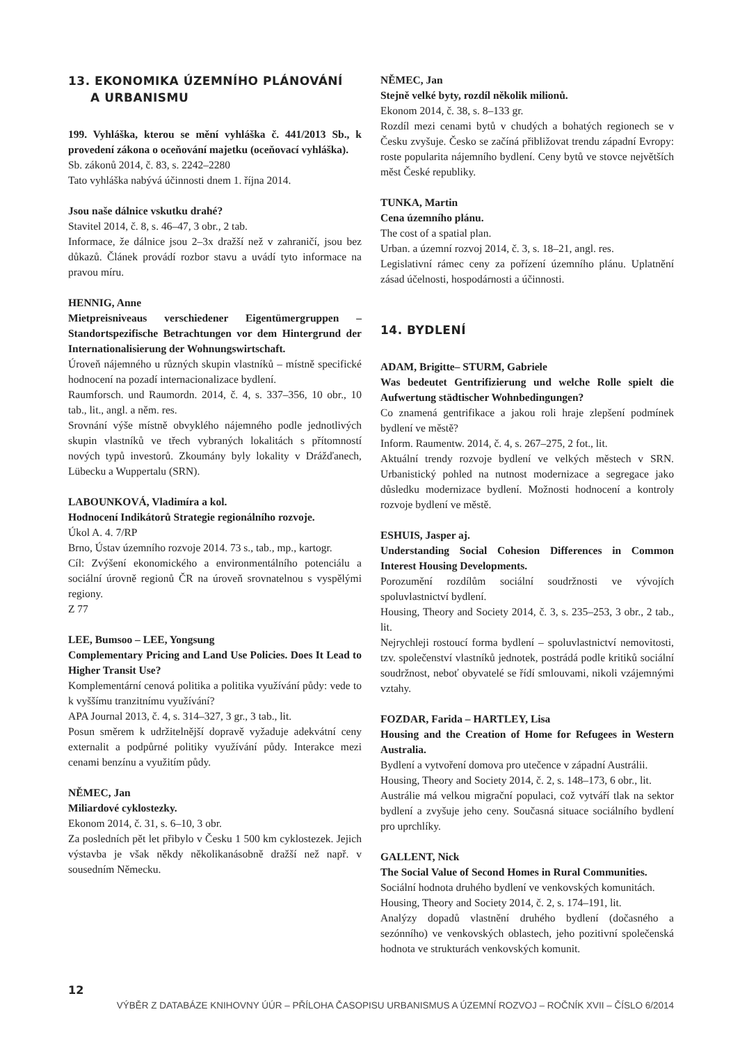13. EKONOMIKA ÚZEMNÍHO PLÁNOVÁNÍ
A URBANISMU
199. Vyhláška, kterou se mění vyhláška č. 441/2013 Sb., k provedení zákona o oceňování majetku (oceňovací vyhláška).
Sb. zákonů 2014, č. 83, s. 2242–2280
Tato vyhláška nabývá účinnosti dnem 1. října 2014.
Jsou naše dálnice vskutku drahé?
Stavitel 2014, č. 8, s. 46–47, 3 obr., 2 tab.
Informace, že dálnice jsou 2–3x dražší než v zahraničí, jsou bez důkazů. Článek provádí rozbor stavu a uvádí tyto informace na pravou míru.
HENNIG, Anne
Mietpreisniveaus verschiedener Eigentümergruppen – Standortspezifische Betrachtungen vor dem Hintergrund der Internationalisierung der Wohnungswirtschaft.
Úroveň nájemného u různých skupin vlastníků – místně specifické hodnocení na pozadí internacionalizace bydlení.
Raumforsch. und Raumordn. 2014, č. 4, s. 337–356, 10 obr., 10 tab., lit., angl. a něm. res.
Srovnání výše místně obvyklého nájemného podle jednotlivých skupin vlastníků ve třech vybraných lokalitách s přítomností nových typů investorů. Zkoumány byly lokality v Drážďanech, Lübecku a Wuppertalu (SRN).
LABOUNKOVÁ, Vladimíra a kol.
Hodnocení Indikátorů Strategie regionálního rozvoje.
Úkol A. 4. 7/RP
Brno, Ústav územního rozvoje 2014. 73 s., tab., mp., kartogr.
Cíl: Zvýšení ekonomického a environmentálního potenciálu a sociální úrovně regionů ČR na úroveň srovnatelnou s vyspělými regiony.
Z 77
LEE, Bumsoo – LEE, Yongsung
Complementary Pricing and Land Use Policies. Does It Lead to Higher Transit Use?
Komplementární cenová politika a politika využívání půdy: vede to k vyššímu tranzitnímu využívání?
APA Journal 2013, č. 4, s. 314–327, 3 gr., 3 tab., lit.
Posun směrem k udržitelnější dopravě vyžaduje adekvátní ceny externalit a podpůrné politiky využívání půdy. Interakce mezi cenami benzínu a využitím půdy.
NĚMEC, Jan
Miliardové cyklostezky.
Ekonom 2014, č. 31, s. 6–10, 3 obr.
Za posledních pět let přibylo v Česku 1 500 km cyklostezek. Jejich výstavba je však někdy několikanásobně dražší než např. v sousedním Německu.
NĚMEC, Jan
Stejně velké byty, rozdíl několik milionů.
Ekonom 2014, č. 38, s. 8–133 gr.
Rozdíl mezi cenami bytů v chudých a bohatých regionech se v Česku zvyšuje. Česko se začíná přibližovat trendu západní Evropy: roste popularita nájemního bydlení. Ceny bytů ve stovce největších měst České republiky.
TUNKA, Martin
Cena územního plánu.
The cost of a spatial plan.
Urban. a územní rozvoj 2014, č. 3, s. 18–21, angl. res.
Legislativní rámec ceny za pořízení územního plánu. Uplatnění zásad účelnosti, hospodárnosti a účinnosti.
14. BYDLENÍ
ADAM, Brigitte– STURM, Gabriele
Was bedeutet Gentrifizierung und welche Rolle spielt die Aufwertung städtischer Wohnbedingungen?
Co znamená gentrifikace a jakou roli hraje zlepšení podmínek bydlení ve městě?
Inform. Raumentw. 2014, č. 4, s. 267–275, 2 fot., lit.
Aktuální trendy rozvoje bydlení ve velkých městech v SRN. Urbanistický pohled na nutnost modernizace a segregace jako důsledku modernizace bydlení. Možnosti hodnocení a kontroly rozvoje bydlení ve městě.
ESHUIS, Jasper aj.
Understanding Social Cohesion Differences in Common Interest Housing Developments.
Porozumění rozdílům sociální soudržnosti ve vývojích spoluvlastnictví bydlení.
Housing, Theory and Society 2014, č. 3, s. 235–253, 3 obr., 2 tab., lit.
Nejrychleji rostoucí forma bydlení – spoluvlastnictví nemovitosti, tzv. společenství vlastníků jednotek, postrádá podle kritiků sociální soudržnost, neboť obyvatelé se řídí smlouvami, nikoli vzájemnými vztahy.
FOZDAR, Farida – HARTLEY, Lisa
Housing and the Creation of Home for Refugees in Western Australia.
Bydlení a vytvoření domova pro utečence v západní Austrálii.
Housing, Theory and Society 2014, č. 2, s. 148–173, 6 obr., lit.
Austrálie má velkou migrační populaci, což vytváří tlak na sektor bydlení a zvyšuje jeho ceny. Současná situace sociálního bydlení pro uprchlíky.
GALLENT, Nick
The Social Value of Second Homes in Rural Communities.
Sociální hodnota druhého bydlení ve venkovských komunitách.
Housing, Theory and Society 2014, č. 2, s. 174–191, lit.
Analýzy dopadů vlastnění druhého bydlení (dočasného a sezónního) ve venkovských oblastech, jeho pozitivní společenská hodnota ve strukturách venkovských komunit.
12
VÝBĚR Z DATABÁZE KNIHOVNY ÚÚR – PŘÍLOHA ČASOPISU URBANISMUS A ÚZEMNÍ ROZVOJ – ROČNÍK XVII – ČÍSLO 6/2014